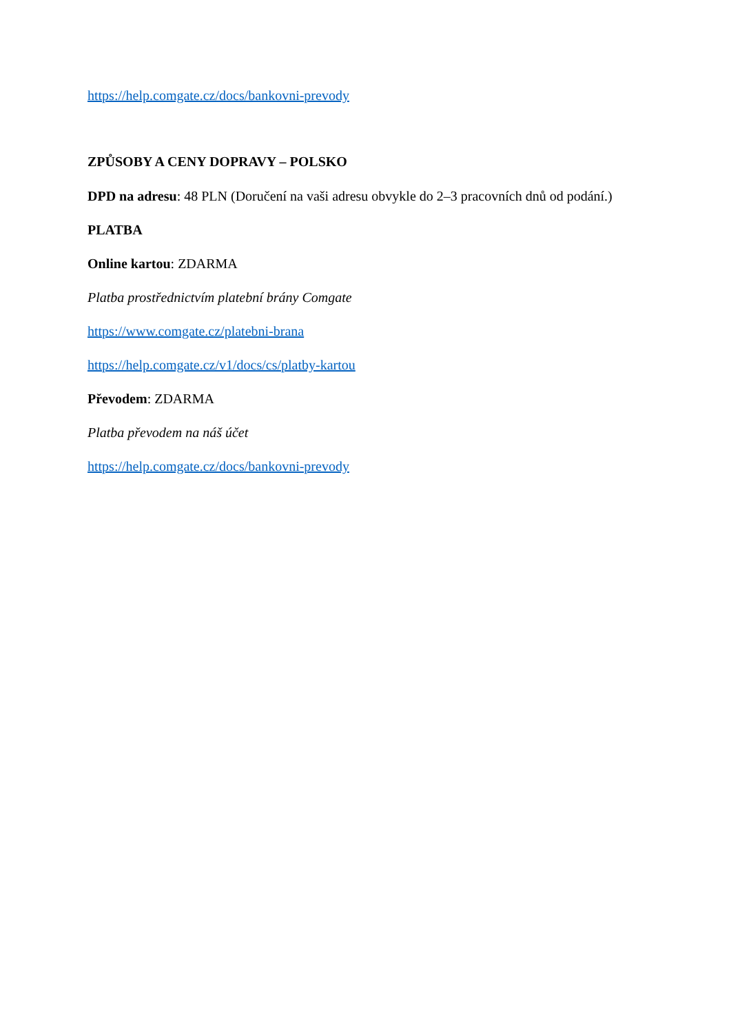https://help.comgate.cz/docs/bankovni-prevody
ZPŮSOBY A CENY DOPRAVY – POLSKO
DPD na adresu: 48 PLN (Doručení na vaši adresu obvykle do 2–3 pracovních dnů od podání.)
PLATBA
Online kartou: ZDARMA
Platba prostřednictvím platební brány Comgate
https://www.comgate.cz/platebni-brana
https://help.comgate.cz/v1/docs/cs/platby-kartou
Převodem: ZDARMA
Platba převodem na náš účet
https://help.comgate.cz/docs/bankovni-prevody